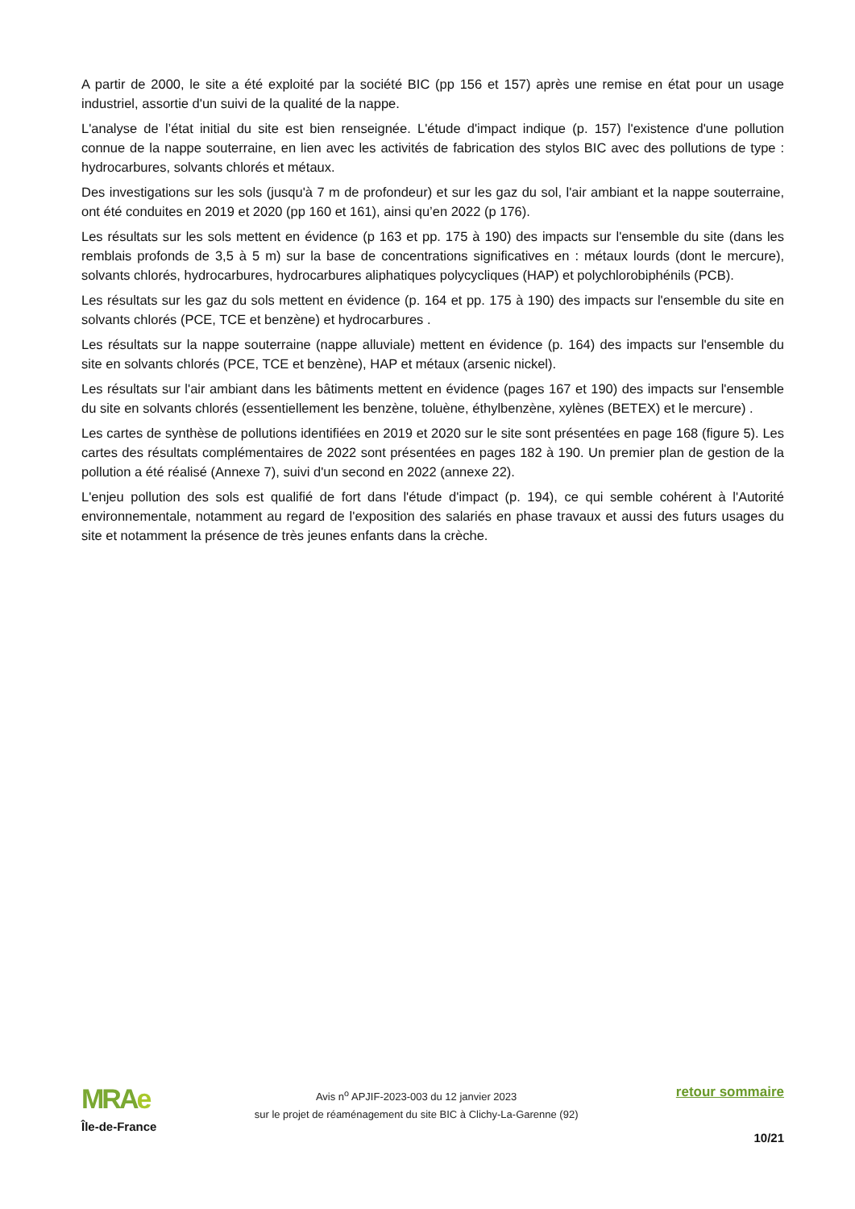A partir de 2000, le site a été exploité par la société BIC (pp 156 et 157) après une remise en état pour un usage industriel, assortie d'un suivi de la qualité de la nappe.
L'analyse de l’état initial du site est bien renseignée. L'étude d'impact indique (p. 157) l'existence d'une pollution connue de la nappe souterraine, en lien avec les activités de fabrication des stylos BIC avec des pollutions de type : hydrocarbures, solvants chlorés et métaux.
Des investigations sur les sols (jusqu'à 7 m de profondeur) et sur les gaz du sol, l'air ambiant et la nappe souterraine, ont été conduites en 2019 et 2020 (pp 160 et 161), ainsi qu’en 2022 (p 176).
Les résultats sur les sols mettent en évidence (p 163 et pp. 175 à 190) des impacts sur l'ensemble du site (dans les remblais profonds de 3,5 à 5 m) sur la base de concentrations significatives en : métaux lourds (dont le mercure), solvants chlorés, hydrocarbures, hydrocarbures aliphatiques polycycliques (HAP) et polychlorobiphénils (PCB).
Les résultats sur les gaz du sols mettent en évidence (p. 164 et pp. 175 à 190) des impacts sur l'ensemble du site en solvants chlorés (PCE, TCE et benzène) et hydrocarbures .
Les résultats sur la nappe souterraine (nappe alluviale) mettent en évidence (p. 164) des impacts sur l'ensemble du site en solvants chlorés (PCE, TCE et benzène), HAP et métaux (arsenic nickel).
Les résultats sur l'air ambiant dans les bâtiments mettent en évidence (pages 167 et 190) des impacts sur l'ensemble du site en solvants chlorés (essentiellement les benzène, toluène, éthylbenzène, xylènes (BETEX) et le mercure) .
Les cartes de synthèse de pollutions identifiées en 2019 et 2020 sur le site sont présentées en page 168 (figure 5). Les cartes des résultats complémentaires de 2022 sont présentées en pages 182 à 190. Un premier plan de gestion de la pollution a été réalisé (Annexe 7), suivi d'un second en 2022 (annexe 22).
L'enjeu pollution des sols est qualifié de fort dans l'étude d'impact (p. 194), ce qui semble cohérent à l'Autorité environnementale, notamment au regard de l'exposition des salariés en phase travaux et aussi des futurs usages du site et notamment la présence de très jeunes enfants dans la crèche.
MRAe
Île-de-France
Avis n<sup>o</sup> APJIF-2023-003 du 12 janvier 2023
sur le projet de réaménagement du site BIC à Clichy-La-Garenne (92)
retour sommaire
10/21